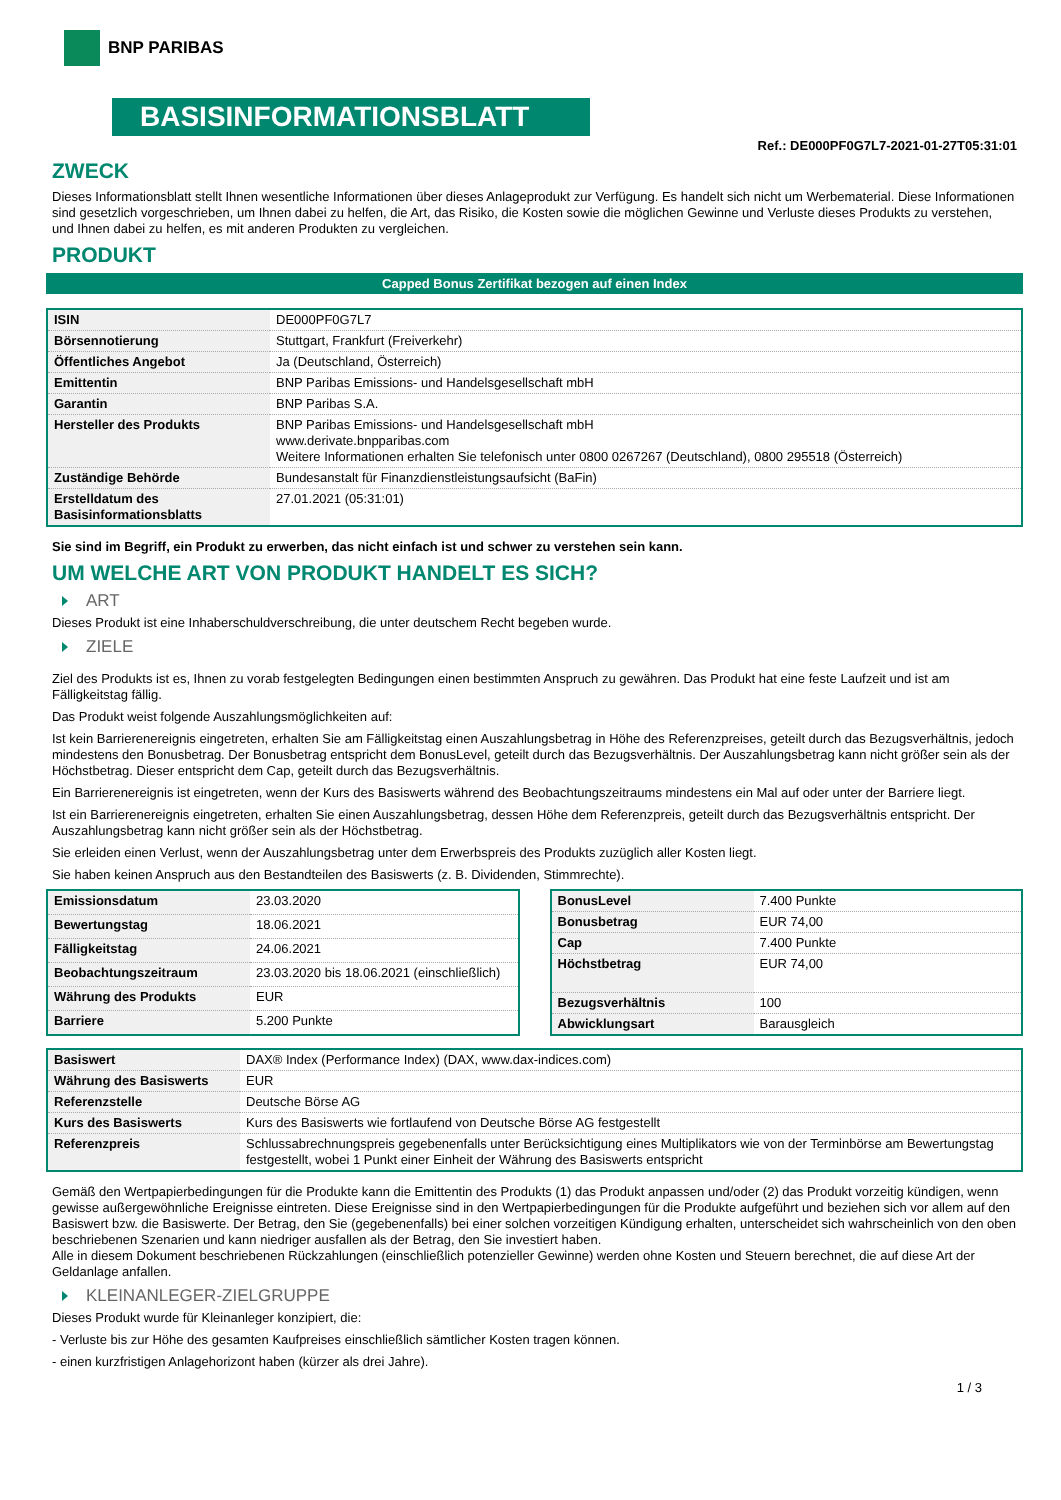BNP PARIBAS
BASISINFORMATIONSBLATT
Ref.: DE000PF0G7L7-2021-01-27T05:31:01
ZWECK
Dieses Informationsblatt stellt Ihnen wesentliche Informationen über dieses Anlageprodukt zur Verfügung. Es handelt sich nicht um Werbematerial. Diese Informationen sind gesetzlich vorgeschrieben, um Ihnen dabei zu helfen, die Art, das Risiko, die Kosten sowie die möglichen Gewinne und Verluste dieses Produkts zu verstehen, und Ihnen dabei zu helfen, es mit anderen Produkten zu vergleichen.
PRODUKT
Capped Bonus Zertifikat bezogen auf einen Index
| ISIN | DE000PF0G7L7 |
| Börsennotierung | Stuttgart, Frankfurt (Freiverkehr) |
| Öffentliches Angebot | Ja (Deutschland, Österreich) |
| Emittentin | BNP Paribas Emissions- und Handelsgesellschaft mbH |
| Garantin | BNP Paribas S.A. |
| Hersteller des Produkts | BNP Paribas Emissions- und Handelsgesellschaft mbH www.derivate.bnpparibas.com Weitere Informationen erhalten Sie telefonisch unter 0800 0267267 (Deutschland), 0800 295518 (Österreich) |
| Zuständige Behörde | Bundesanstalt für Finanzdienstleistungsaufsicht (BaFin) |
| Erstelldatum des Basisinformationsblatts | 27.01.2021 (05:31:01) |
Sie sind im Begriff, ein Produkt zu erwerben, das nicht einfach ist und schwer zu verstehen sein kann.
UM WELCHE ART VON PRODUKT HANDELT ES SICH?
ART
Dieses Produkt ist eine Inhaberschuldverschreibung, die unter deutschem Recht begeben wurde.
ZIELE
Ziel des Produkts ist es, Ihnen zu vorab festgelegten Bedingungen einen bestimmten Anspruch zu gewähren. Das Produkt hat eine feste Laufzeit und ist am Fälligkeitstag fällig.
Das Produkt weist folgende Auszahlungsmöglichkeiten auf:
Ist kein Barrierenereignis eingetreten, erhalten Sie am Fälligkeitstag einen Auszahlungsbetrag in Höhe des Referenzpreises, geteilt durch das Bezugsverhältnis, jedoch mindestens den Bonusbetrag. Der Bonusbetrag entspricht dem BonusLevel, geteilt durch das Bezugsverhältnis. Der Auszahlungsbetrag kann nicht größer sein als der Höchstbetrag. Dieser entspricht dem Cap, geteilt durch das Bezugsverhältnis.
Ein Barrierenereignis ist eingetreten, wenn der Kurs des Basiswerts während des Beobachtungszeitraums mindestens ein Mal auf oder unter der Barriere liegt.
Ist ein Barrierenereignis eingetreten, erhalten Sie einen Auszahlungsbetrag, dessen Höhe dem Referenzpreis, geteilt durch das Bezugsverhältnis entspricht. Der Auszahlungsbetrag kann nicht größer sein als der Höchstbetrag.
Sie erleiden einen Verlust, wenn der Auszahlungsbetrag unter dem Erwerbspreis des Produkts zuzüglich aller Kosten liegt.
Sie haben keinen Anspruch aus den Bestandteilen des Basiswerts (z. B. Dividenden, Stimmrechte).
| Emissionsdatum | 23.03.2020 |
| Bewertungstag | 18.06.2021 |
| Fälligkeitstag | 24.06.2021 |
| Beobachtungszeitraum | 23.03.2020 bis 18.06.2021 (einschließlich) |
| Währung des Produkts | EUR |
| Barriere | 5.200 Punkte |
| BonusLevel | 7.400 Punkte |
| Bonusbetrag | EUR 74,00 |
| Cap | 7.400 Punkte |
| Höchstbetrag | EUR 74,00 |
| Bezugsverhältnis | 100 |
| Abwicklungsart | Barausgleich |
| Basiswert | DAX® Index (Performance Index) (DAX, www.dax-indices.com) |
| Währung des Basiswerts | EUR |
| Referenzstelle | Deutsche Börse AG |
| Kurs des Basiswerts | Kurs des Basiswerts wie fortlaufend von Deutsche Börse AG festgestellt |
| Referenzpreis | Schlussabrechnungspreis gegebenenfalls unter Berücksichtigung eines Multiplikators wie von der Terminbörse am Bewertungstag festgestellt, wobei 1 Punkt einer Einheit der Währung des Basiswerts entspricht |
Gemäß den Wertpapierbedingungen für die Produkte kann die Emittentin des Produkts (1) das Produkt anpassen und/oder (2) das Produkt vorzeitig kündigen, wenn gewisse außergewöhnliche Ereignisse eintreten. Diese Ereignisse sind in den Wertpapierbedingungen für die Produkte aufgeführt und beziehen sich vor allem auf den Basiswert bzw. die Basiswerte. Der Betrag, den Sie (gegebenenfalls) bei einer solchen vorzeitigen Kündigung erhalten, unterscheidet sich wahrscheinlich von den oben beschriebenen Szenarien und kann niedriger ausfallen als der Betrag, den Sie investiert haben.
Alle in diesem Dokument beschriebenen Rückzahlungen (einschließlich potenzieller Gewinne) werden ohne Kosten und Steuern berechnet, die auf diese Art der Geldanlage anfallen.
KLEINANLEGER-ZIELGRUPPE
Dieses Produkt wurde für Kleinanleger konzipiert, die:
- Verluste bis zur Höhe des gesamten Kaufpreises einschließlich sämtlicher Kosten tragen können.
- einen kurzfristigen Anlagehorizont haben (kürzer als drei Jahre).
1 / 3